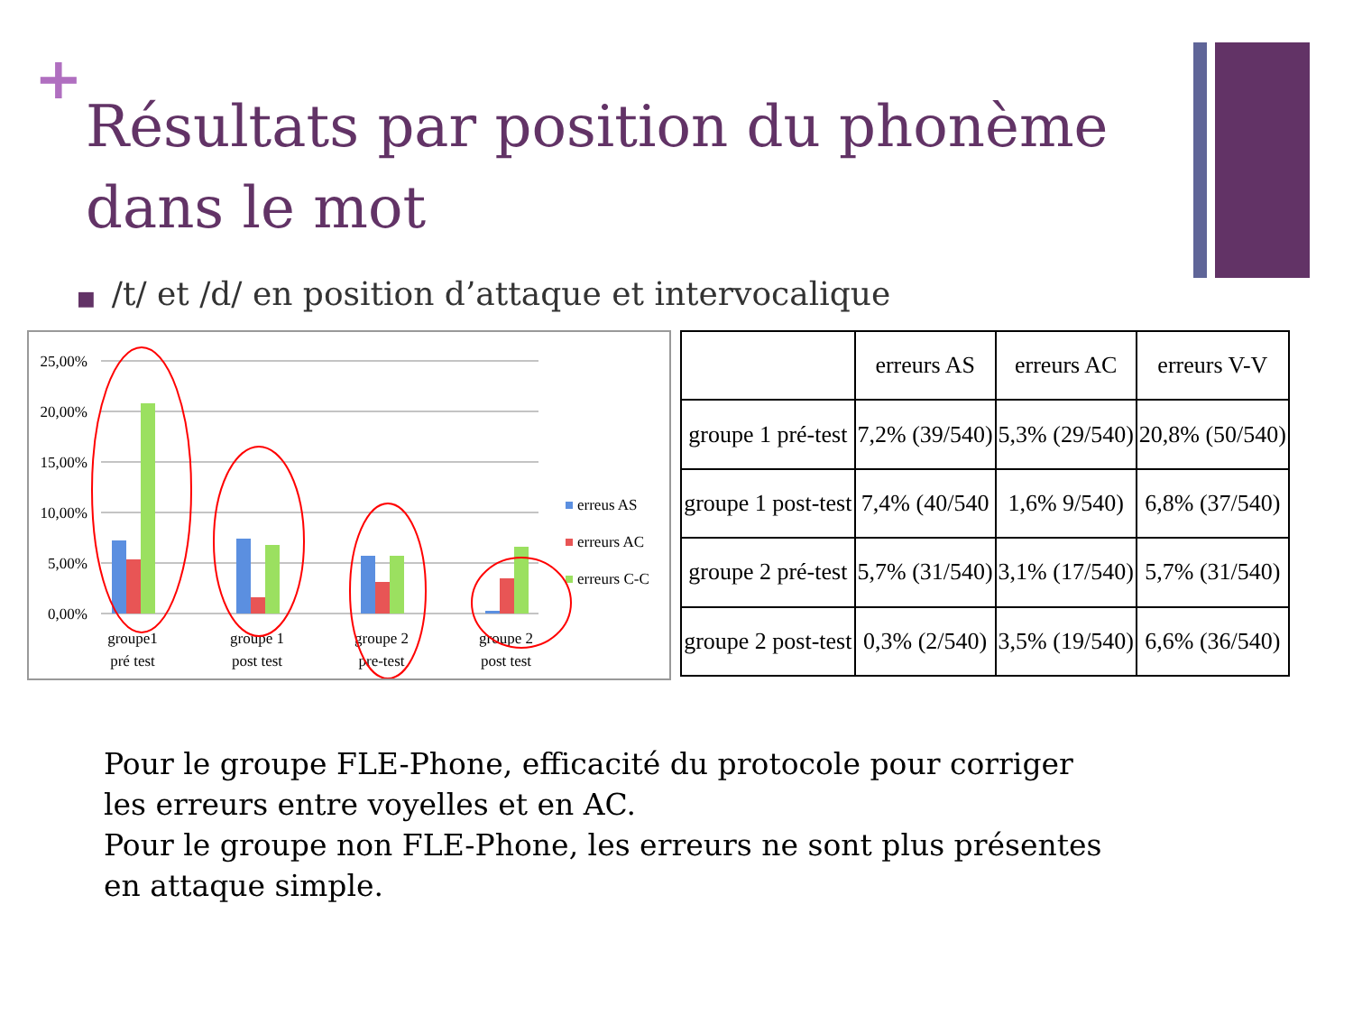+
Résultats par position du phonème dans le mot
■ /t/ et /d/ en position d’attaque et intervocalique
25,00%
20,00%
15,00%
10,00%
5,00%
0,00%
groupe1
pré test
groupe 1
post test
groupe 2
pre-test
groupe 2
post test
erreus AS
erreurs AC
erreurs C-C
| | erreurs AS | erreurs AC | erreurs V-V |
| --- | --- | --- | --- |
| groupe 1 pré-test | 7,2% (39/540) | 5,3% (29/540) | 20,8% (50/540) |
| groupe 1 post-test | 7,4% (40/540 | 1,6% 9/540) | 6,8% (37/540) |
| groupe 2 pré-test | 5,7% (31/540) | 3,1% (17/540) | 5,7% (31/540) |
| groupe 2 post-test | 0,3% (2/540) | 3,5% (19/540) | 6,6% (36/540) |
Pour le groupe FLE-Phone, efficacité du protocole pour corriger
les erreurs entre voyelles et en AC.
Pour le groupe non FLE-Phone, les erreurs ne sont plus présentes
en attaque simple.